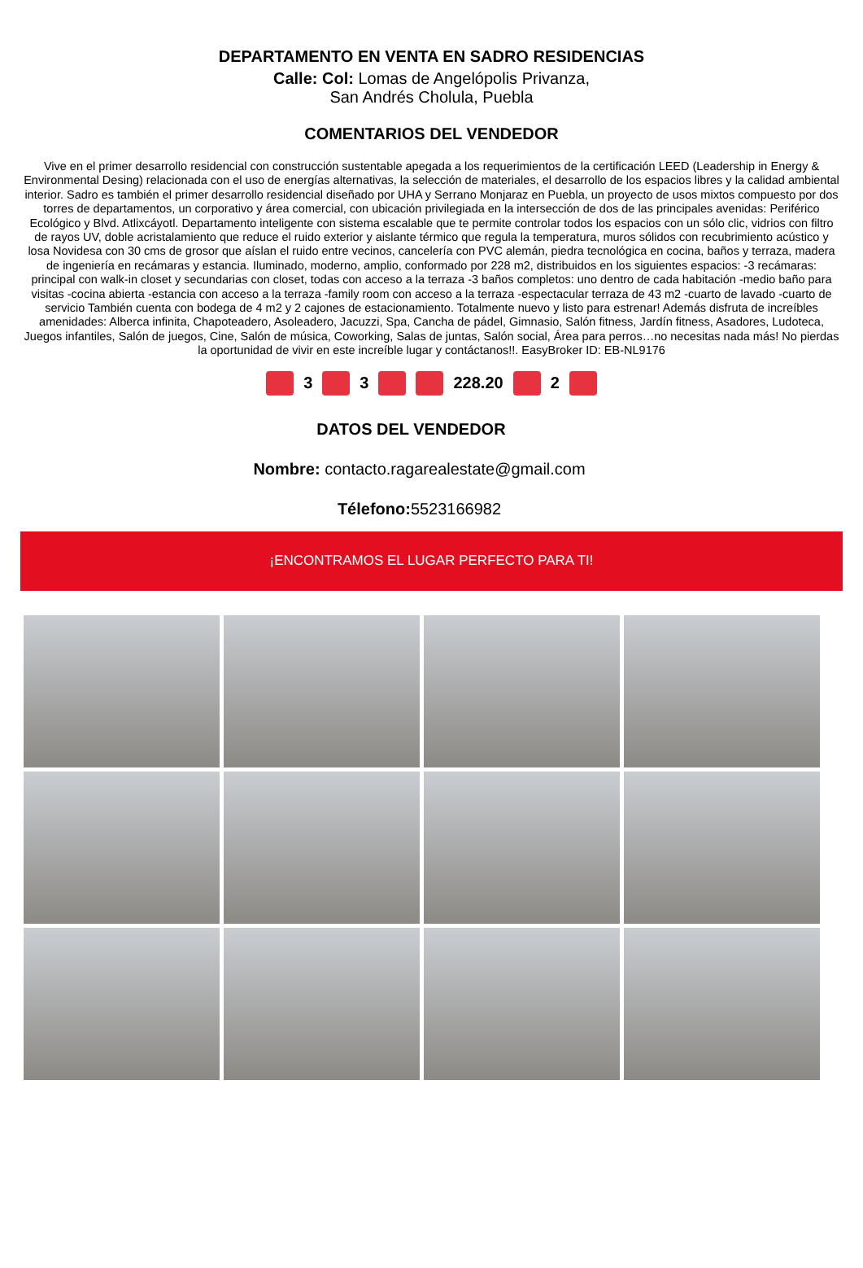DEPARTAMENTO EN VENTA EN SADRO RESIDENCIAS
Calle: Col: Lomas de Angelópolis Privanza,
San Andrés Cholula, Puebla
COMENTARIOS DEL VENDEDOR
Vive en el primer desarrollo residencial con construcción sustentable apegada a los requerimientos de la certificación LEED (Leadership in Energy & Environmental Desing) relacionada con el uso de energías alternativas, la selección de materiales, el desarrollo de los espacios libres y la calidad ambiental interior. Sadro es también el primer desarrollo residencial diseñado por UHA y Serrano Monjaraz en Puebla, un proyecto de usos mixtos compuesto por dos torres de departamentos, un corporativo y área comercial, con ubicación privilegiada en la intersección de dos de las principales avenidas: Periférico Ecológico y Blvd. Atlixcáyotl. Departamento inteligente con sistema escalable que te permite controlar todos los espacios con un sólo clic, vidrios con filtro de rayos UV, doble acristalamiento que reduce el ruido exterior y aislante térmico que regula la temperatura, muros sólidos con recubrimiento acústico y losa Novidesa con 30 cms de grosor que aíslan el ruido entre vecinos, cancelería con PVC alemán, piedra tecnológica en cocina, baños y terraza, madera de ingeniería en recámaras y estancia. Iluminado, moderno, amplio, conformado por 228 m2, distribuidos en los siguientes espacios: -3 recámaras: principal con walk-in closet y secundarias con closet, todas con acceso a la terraza -3 baños completos: uno dentro de cada habitación -medio baño para visitas -cocina abierta -estancia con acceso a la terraza -family room con acceso a la terraza -espectacular terraza de 43 m2 -cuarto de lavado -cuarto de servicio También cuenta con bodega de 4 m2 y 2 cajones de estacionamiento. Totalmente nuevo y listo para estrenar! Además disfruta de increíbles amenidades: Alberca infinita, Chapoteadero, Asoleadero, Jacuzzi, Spa, Cancha de pádel, Gimnasio, Salón fitness, Jardín fitness, Asadores, Ludoteca, Juegos infantiles, Salón de juegos, Cine, Salón de música, Coworking, Salas de juntas, Salón social, Área para perros…no necesitas nada más! No pierdas la oportunidad de vivir en este increíble lugar y contáctanos!!. EasyBroker ID: EB-NL9176
3 3 228.20 2
DATOS DEL VENDEDOR
Nombre: contacto.ragarealestate@gmail.com
Télefono: 5523166982
¡ENCONTRAMOS EL LUGAR PERFECTO PARA TI!